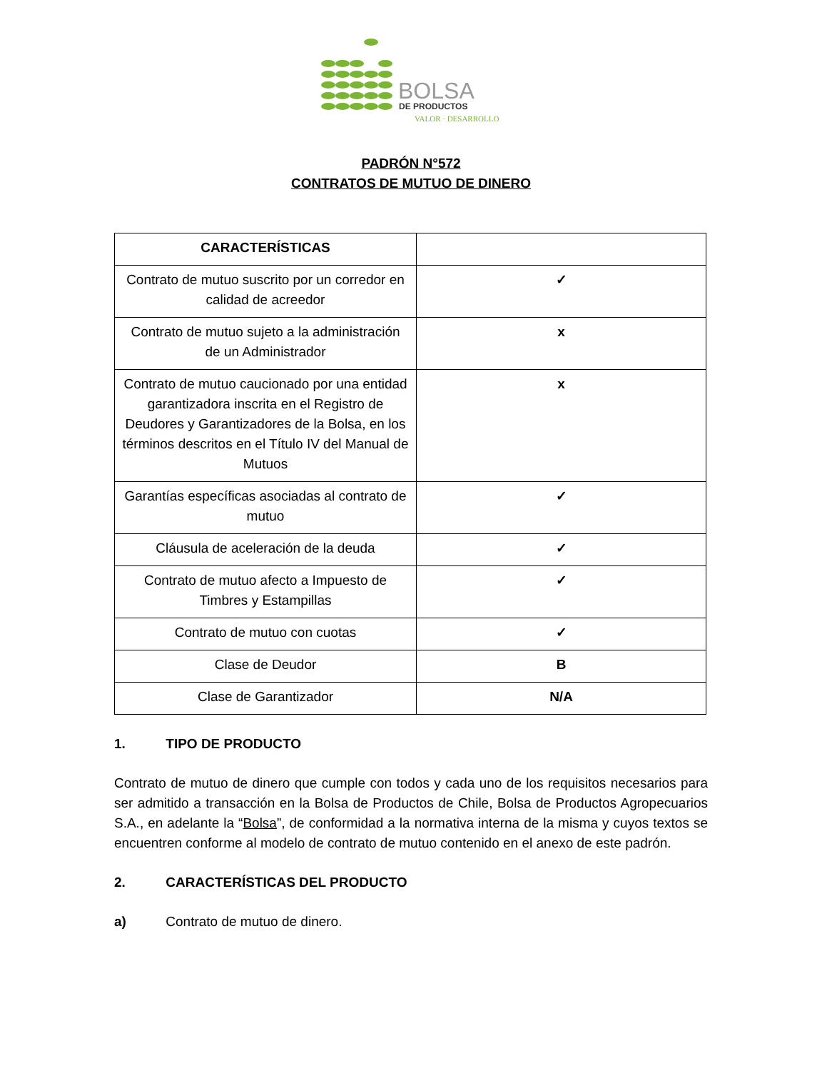BOLSA
DE PRODUCTOS
VALOR · DESARROLLO
PADRÓN N°572
CONTRATOS DE MUTUO DE DINERO
| CARACTERÍSTICAS | |
| --- | --- |
| Contrato de mutuo suscrito por un corredor en calidad de acreedor | ✓ |
| Contrato de mutuo sujeto a la administración de un Administrador | x |
| Contrato de mutuo caucionado por una entidad garantizadora inscrita en el Registro de Deudores y Garantizadores de la Bolsa, en los términos descritos en el Título IV del Manual de Mutuos | x |
| Garantías específicas asociadas al contrato de mutuo | ✓ |
| Cláusula de aceleración de la deuda | ✓ |
| Contrato de mutuo afecto a Impuesto de Timbres y Estampillas | ✓ |
| Contrato de mutuo con cuotas | ✓ |
| Clase de Deudor | B |
| Clase de Garantizador | N/A |
1. TIPO DE PRODUCTO
Contrato de mutuo de dinero que cumple con todos y cada uno de los requisitos necesarios para ser admitido a transacción en la Bolsa de Productos de Chile, Bolsa de Productos Agropecuarios S.A., en adelante la “Bolsa”, de conformidad a la normativa interna de la misma y cuyos textos se encuentren conforme al modelo de contrato de mutuo contenido en el anexo de este padrón.
2. CARACTERÍSTICAS DEL PRODUCTO
a) Contrato de mutuo de dinero.